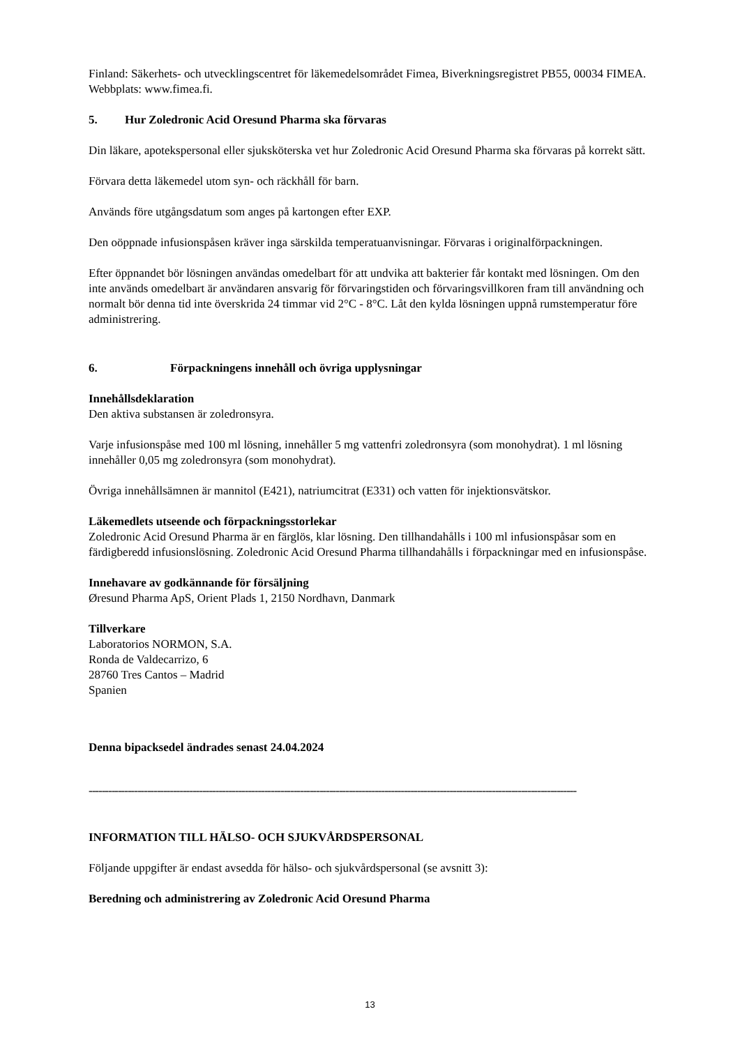Finland: Säkerhets- och utvecklingscentret för läkemedelsområdet Fimea, Biverkningsregistret PB55, 00034 FIMEA. Webbplats: www.fimea.fi.
5. Hur Zoledronic Acid Oresund Pharma ska förvaras
Din läkare, apotekspersonal eller sjuksköterska vet hur Zoledronic Acid Oresund Pharma ska förvaras på korrekt sätt.
Förvara detta läkemedel utom syn- och räckhåll för barn.
Används före utgångsdatum som anges på kartongen efter EXP.
Den oöppnade infusionspåsen kräver inga särskilda temperatuanvisningar. Förvaras i originalförpackningen.
Efter öppnandet bör lösningen användas omedelbart för att undvika att bakterier får kontakt med lösningen. Om den inte används omedelbart är användaren ansvarig för förvaringstiden och förvaringsvillkoren fram till användning och normalt bör denna tid inte överskrida 24 timmar vid 2°C - 8°C. Låt den kylda lösningen uppnå rumstemperatur före administrering.
6. Förpackningens innehåll och övriga upplysningar
Innehållsdeklaration
Den aktiva substansen är zoledronsyra.
Varje infusionspåse med 100 ml lösning, innehåller 5 mg vattenfri zoledronsyra (som monohydrat). 1 ml lösning innehåller 0,05 mg zoledronsyra (som monohydrat).
Övriga innehållsämnen är mannitol (E421), natriumcitrat (E331) och vatten för injektionsvätskor.
Läkemedlets utseende och förpackningsstorlekar
Zoledronic Acid Oresund Pharma är en färglös, klar lösning. Den tillhandahålls i 100 ml infusionspåsar som en färdigberedd infusionslösning. Zoledronic Acid Oresund Pharma tillhandahålls i förpackningar med en infusionspåse.
Innehavare av godkännande för försäljning
Øresund Pharma ApS, Orient Plads 1, 2150 Nordhavn, Danmark
Tillverkare
Laboratorios NORMON, S.A.
Ronda de Valdecarrizo, 6
28760 Tres Cantos – Madrid
Spanien
Denna bipacksedel ändrades senast 24.04.2024
------------------------------------------------------------------------------------------------------------------------------------------------------
INFORMATION TILL HÄLSO- OCH SJUKVÅRDSPERSONAL
Följande uppgifter är endast avsedda för hälso- och sjukvårdspersonal (se avsnitt 3):
Beredning och administrering av Zoledronic Acid Oresund Pharma
13